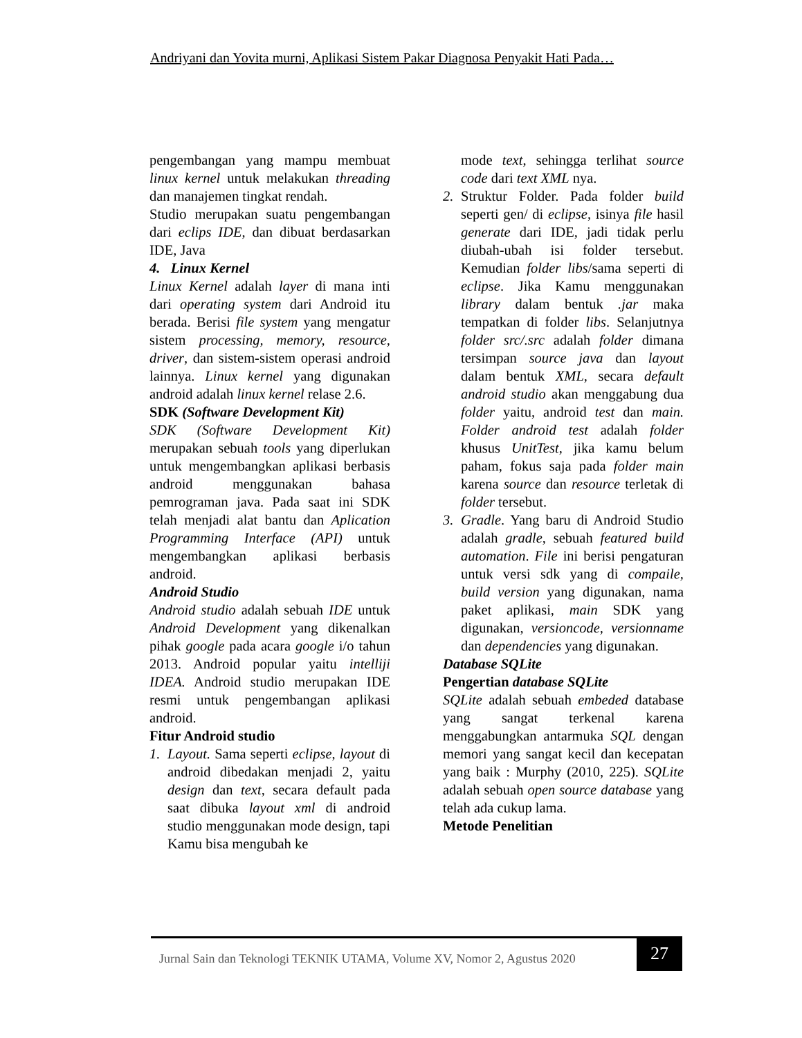Andriyani dan Yovita murni, Aplikasi Sistem Pakar Diagnosa Penyakit Hati Pada…
pengembangan yang mampu membuat linux kernel untuk melakukan threading dan manajemen tingkat rendah.
Studio merupakan suatu pengembangan dari eclips IDE, dan dibuat berdasarkan IDE, Java
4. Linux Kernel
Linux Kernel adalah layer di mana inti dari operating system dari Android itu berada. Berisi file system yang mengatur sistem processing, memory, resource, driver, dan sistem-sistem operasi android lainnya. Linux kernel yang digunakan android adalah linux kernel relase 2.6.
SDK (Software Development Kit)
SDK (Software Development Kit) merupakan sebuah tools yang diperlukan untuk mengembangkan aplikasi berbasis android menggunakan bahasa pemrograman java. Pada saat ini SDK telah menjadi alat bantu dan Aplication Programming Interface (API) untuk mengembangkan aplikasi berbasis android.
Android Studio
Android studio adalah sebuah IDE untuk Android Development yang dikenalkan pihak google pada acara google i/o tahun 2013. Android popular yaitu intelliji IDEA. Android studio merupakan IDE resmi untuk pengembangan aplikasi android.
Fitur Android studio
1. Layout. Sama seperti eclipse, layout di android dibedakan menjadi 2, yaitu design dan text, secara default pada saat dibuka layout xml di android studio menggunakan mode design, tapi Kamu bisa mengubah ke
mode text, sehingga terlihat source code dari text XML nya.
2. Struktur Folder. Pada folder build seperti gen/ di eclipse, isinya file hasil generate dari IDE, jadi tidak perlu diubah-ubah isi folder tersebut. Kemudian folder libs/sama seperti di eclipse. Jika Kamu menggunakan library dalam bentuk .jar maka tempatkan di folder libs. Selanjutnya folder src/.src adalah folder dimana tersimpan source java dan layout dalam bentuk XML, secara default android studio akan menggabung dua folder yaitu, android test dan main. Folder android test adalah folder khusus UnitTest, jika kamu belum paham, fokus saja pada folder main karena source dan resource terletak di folder tersebut.
3. Gradle. Yang baru di Android Studio adalah gradle, sebuah featured build automation. File ini berisi pengaturan untuk versi sdk yang di compaile, build version yang digunakan, nama paket aplikasi, main SDK yang digunakan, versioncode, versionname dan dependencies yang digunakan.
Database SQLite
Pengertian database SQLite
SQLite adalah sebuah embeded database yang sangat terkenal karena menggabungkan antarmuka SQL dengan memori yang sangat kecil dan kecepatan yang baik : Murphy (2010, 225). SQLite adalah sebuah open source database yang telah ada cukup lama.
Metode Penelitian
Jurnal Sain dan Teknologi TEKNIK UTAMA, Volume XV, Nomor 2, Agustus 2020
27